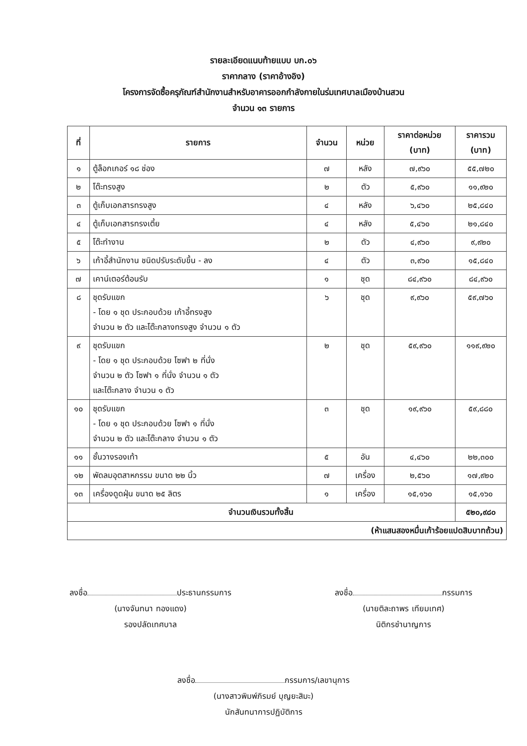รายละเอียดแนบท้ายแบบ บก.๐๖
ราคากลาง (ราคาอ้างอิง)
โครงการจัดซื้อครุภัณฑ์สำนักงานสำหรับอาคารออกกำลังกายในร่มเทศบาลเมืองบ้านสวน
จำนวน ๑๓ รายการ
| ที่ | รายการ | จำนวน | หน่วย | ราคาต่อหน่วย (บาท) | ราคารวม (บาท) |
| --- | --- | --- | --- | --- | --- |
| ๑ | ตู้ล็อกเกอร์ ๑๘ ช่อง | ๗ | หลัง | ๗,๙๖๐ | ๕๕,๗๒๐ |
| ๒ | โต๊ะทรงสูง | ๒ | ตัว | ๕,๙๖๐ | ๑๑,๙๒๐ |
| ๓ | ตู้เก็บเอกสารทรงสูง | ๔ | หลัง | ๖,๔๖๐ | ๒๕,๘๔๐ |
| ๔ | ตู้เก็บเอกสารทรงเตี้ย | ๔ | หลัง | ๕,๔๖๐ | ๒๑,๘๔๐ |
| ๕ | โต๊ะทำงาน | ๒ | ตัว | ๔,๙๖๐ | ๙,๙๒๐ |
| ๖ | เก้าอี้สำนักงาน ชนิดปรับระดับขึ้น - ลง | ๔ | ตัว | ๓,๙๖๐ | ๑๕,๘๔๐ |
| ๗ | เคาน์เตอร์ต้อนรับ | ๑ | ชุด | ๘๔,๙๖๐ | ๘๔,๙๖๐ |
| ๘ | ชุดรับแขก - โดย ๑ ชุด ประกอบด้วย เก้าอี้ทรงสูง จำนวน ๒ ตัว และโต๊ะกลางทรงสูง จำนวน ๑ ตัว | ๖ | ชุด | ๙,๙๖๐ | ๕๙,๗๖๐ |
| ๙ | ชุดรับแขก - โดย ๑ ชุด ประกอบด้วย โซฟา ๒ ที่นั่ง จำนวน ๒ ตัว โซฟา ๑ ที่นั่ง จำนวน ๑ ตัว และโต๊ะกลาง จำนวน ๑ ตัว | ๒ | ชุด | ๕๙,๙๖๐ | ๑๑๙,๙๒๐ |
| ๑๐ | ชุดรับแขก - โดย ๑ ชุด ประกอบด้วย โซฟา ๑ ที่นั่ง จำนวน ๒ ตัว และโต๊ะกลาง จำนวน ๑ ตัว | ๓ | ชุด | ๑๙,๙๖๐ | ๕๙,๘๘๐ |
| ๑๑ | ชั้นวางรองเท้า | ๕ | อัน | ๔,๔๖๐ | ๒๒,๓๐๐ |
| ๑๒ | พัดลมอุตสาหกรรม ขนาด ๒๒ นิ้ว | ๗ | เครื่อง | ๒,๕๖๐ | ๑๗,๙๒๐ |
| ๑๓ | เครื่องดูดฝุ่น ขนาด ๒๕ ลิตร | ๑ | เครื่อง | ๑๕,๑๖๐ | ๑๕,๑๖๐ |
| จำนวนเงินรวมทั้งสิ้น | | | | | ๕๒๐,๙๘๐ |
| (ห้าแสนสองหมื่นเก้าร้อยแปดสิบบาทถ้วน) | | | | | |
ลงชื่อ ประธานกรรมการ
(นางจันทนา ทองแดง)
รองปลัดเทศบาล
ลงชื่อ กรรมการ
(นายติละถาพร เทียมเทศ)
นิติกรชำนาญการ
ลงชื่อ กรรมการ/เลขานุการ
(นางสาวพิมพ์ภิรมย์ บุญยะสิมะ)
นักสันทนาการปฏิบัติการ